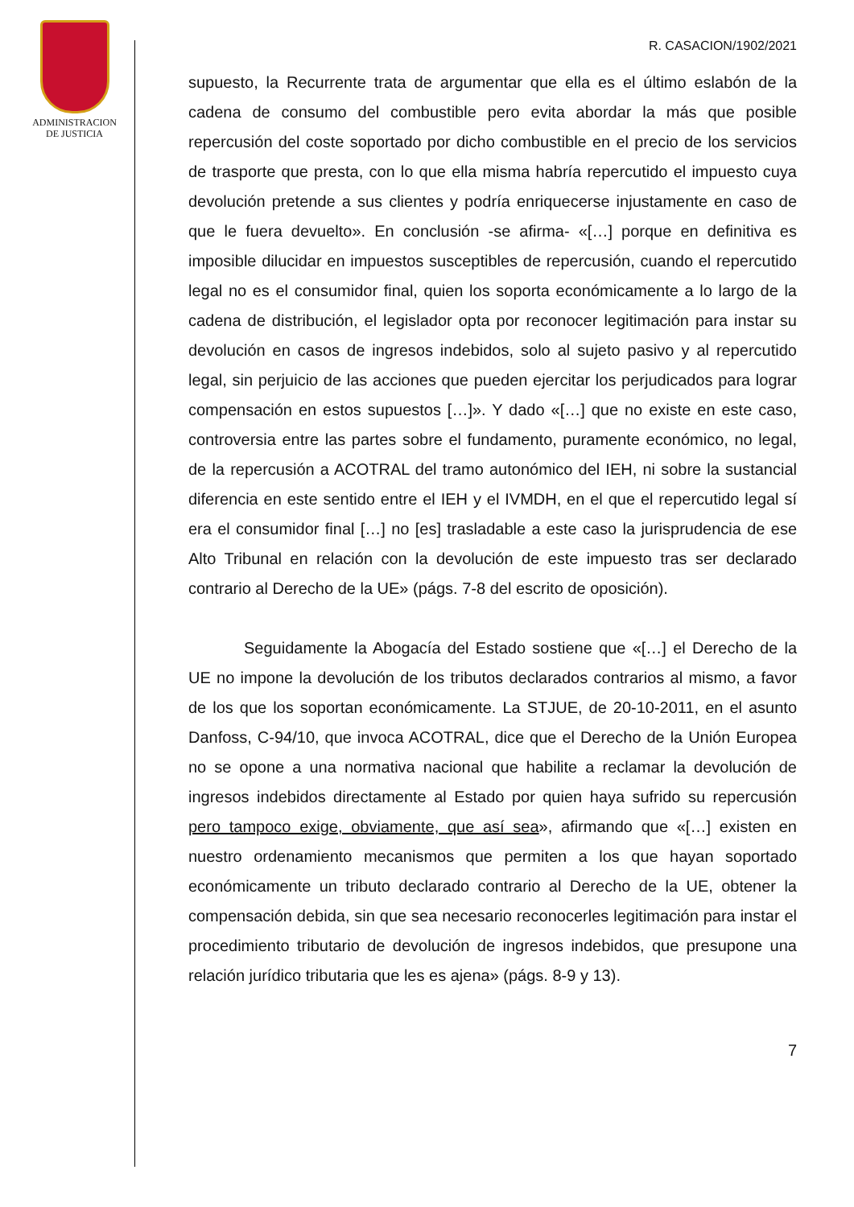ADMINISTRACION
DE JUSTICIA
R. CASACION/1902/2021
supuesto, la Recurrente trata de argumentar que ella es el último eslabón de la cadena de consumo del combustible pero evita abordar la más que posible repercusión del coste soportado por dicho combustible en el precio de los servicios de trasporte que presta, con lo que ella misma habría repercutido el impuesto cuya devolución pretende a sus clientes y podría enriquecerse injustamente en caso de que le fuera devuelto». En conclusión -se afirma- «[…] porque en definitiva es imposible dilucidar en impuestos susceptibles de repercusión, cuando el repercutido legal no es el consumidor final, quien los soporta económicamente a lo largo de la cadena de distribución, el legislador opta por reconocer legitimación para instar su devolución en casos de ingresos indebidos, solo al sujeto pasivo y al repercutido legal, sin perjuicio de las acciones que pueden ejercitar los perjudicados para lograr compensación en estos supuestos […]». Y dado «[…] que no existe en este caso, controversia entre las partes sobre el fundamento, puramente económico, no legal, de la repercusión a ACOTRAL del tramo autonómico del IEH, ni sobre la sustancial diferencia en este sentido entre el IEH y el IVMDH, en el que el repercutido legal sí era el consumidor final […] no [es] trasladable a este caso la jurisprudencia de ese Alto Tribunal en relación con la devolución de este impuesto tras ser declarado contrario al Derecho de la UE» (págs. 7-8 del escrito de oposición).
Seguidamente la Abogacía del Estado sostiene que «[…] el Derecho de la UE no impone la devolución de los tributos declarados contrarios al mismo, a favor de los que los soportan económicamente. La STJUE, de 20-10-2011, en el asunto Danfoss, C-94/10, que invoca ACOTRAL, dice que el Derecho de la Unión Europea no se opone a una normativa nacional que habilite a reclamar la devolución de ingresos indebidos directamente al Estado por quien haya sufrido su repercusión pero tampoco exige, obviamente, que así sea», afirmando que «[…] existen en nuestro ordenamiento mecanismos que permiten a los que hayan soportado económicamente un tributo declarado contrario al Derecho de la UE, obtener la compensación debida, sin que sea necesario reconocerles legitimación para instar el procedimiento tributario de devolución de ingresos indebidos, que presupone una relación jurídico tributaria que les es ajena» (págs. 8-9 y 13).
7